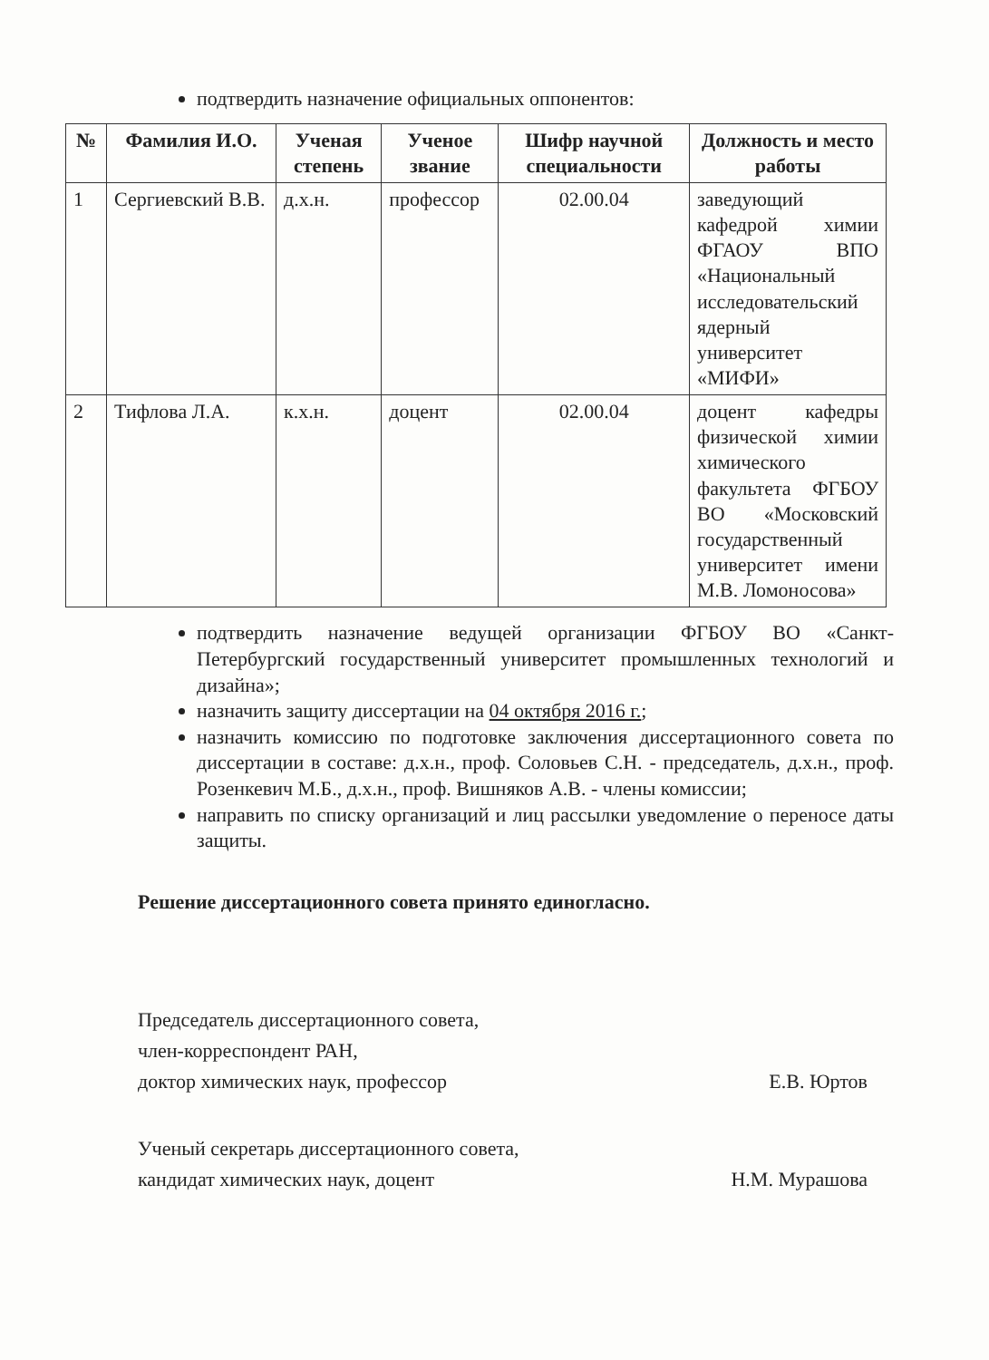подтвердить назначение официальных оппонентов:
| № | Фамилия И.О. | Ученая степень | Ученое звание | Шифр научной специальности | Должность и место работы |
| --- | --- | --- | --- | --- | --- |
| 1 | Сергиевский В.В. | д.х.н. | профессор | 02.00.04 | заведующий кафедрой химии ФГАОУ ВПО «Национальный исследовательский ядерный университет «МИФИ» |
| 2 | Тифлова Л.А. | к.х.н. | доцент | 02.00.04 | доцент кафедры физической химии химического факультета ФГБОУ ВО «Московский государственный университет имени М.В. Ломоносова» |
подтвердить назначение ведущей организации ФГБОУ ВО «Санкт-Петербургский государственный университет промышленных технологий и дизайна»;
назначить защиту диссертации на 04 октября 2016 г.;
назначить комиссию по подготовке заключения диссертационного совета по диссертации в составе: д.х.н., проф. Соловьев С.Н. - председатель, д.х.н., проф. Розенкевич М.Б., д.х.н., проф. Вишняков А.В. - члены комиссии;
направить по списку организаций и лиц рассылки уведомление о переносе даты защиты.
Решение диссертационного совета принято единогласно.
Председатель диссертационного совета,
член-корреспондент РАН,
доктор химических наук, профессор Е.В. Юртов
Ученый секретарь диссертационного совета,
кандидат химических наук, доцент Н.М. Мурашова